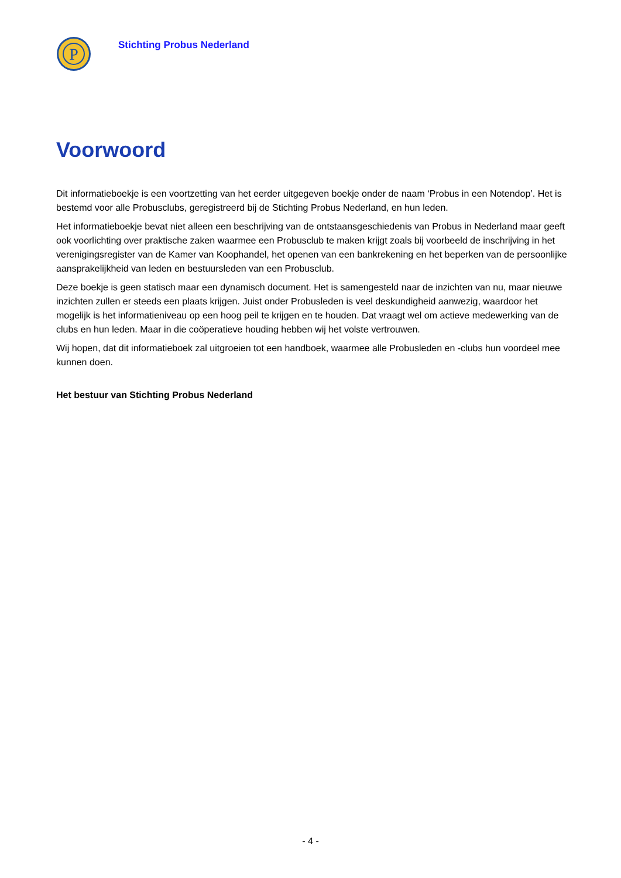P
Stichting Probus Nederland
Voorwoord
Dit informatieboekje is een voortzetting van het eerder uitgegeven boekje onder de naam ‘Probus in een Notendop’. Het is bestemd voor alle Probusclubs, geregistreerd bij de Stichting Probus Nederland, en hun leden.
Het informatieboekje bevat niet alleen een beschrijving van de ontstaansgeschiedenis van Probus in Nederland maar geeft ook voorlichting over praktische zaken waarmee een Probusclub te maken krijgt zoals bij voorbeeld de inschrijving in het verenigingsregister van de Kamer van Koophandel, het openen van een bankrekening en het beperken van de persoonlijke aansprakelijkheid van leden en bestuursleden van een Probusclub.
Deze boekje is geen statisch maar een dynamisch document. Het is samengesteld naar de inzichten van nu, maar nieuwe inzichten zullen er steeds een plaats krijgen. Juist onder Probusleden is veel deskundigheid aanwezig, waardoor het mogelijk is het informatieniveau op een hoog peil te krijgen en te houden. Dat vraagt wel om actieve medewerking van de clubs en hun leden. Maar in die coöperatieve houding hebben wij het volste vertrouwen.
Wij hopen, dat dit informatieboek zal uitgroeien tot een handboek, waarmee alle Probusleden en -clubs hun voordeel mee kunnen doen.
Het bestuur van Stichting Probus Nederland
- 4 -